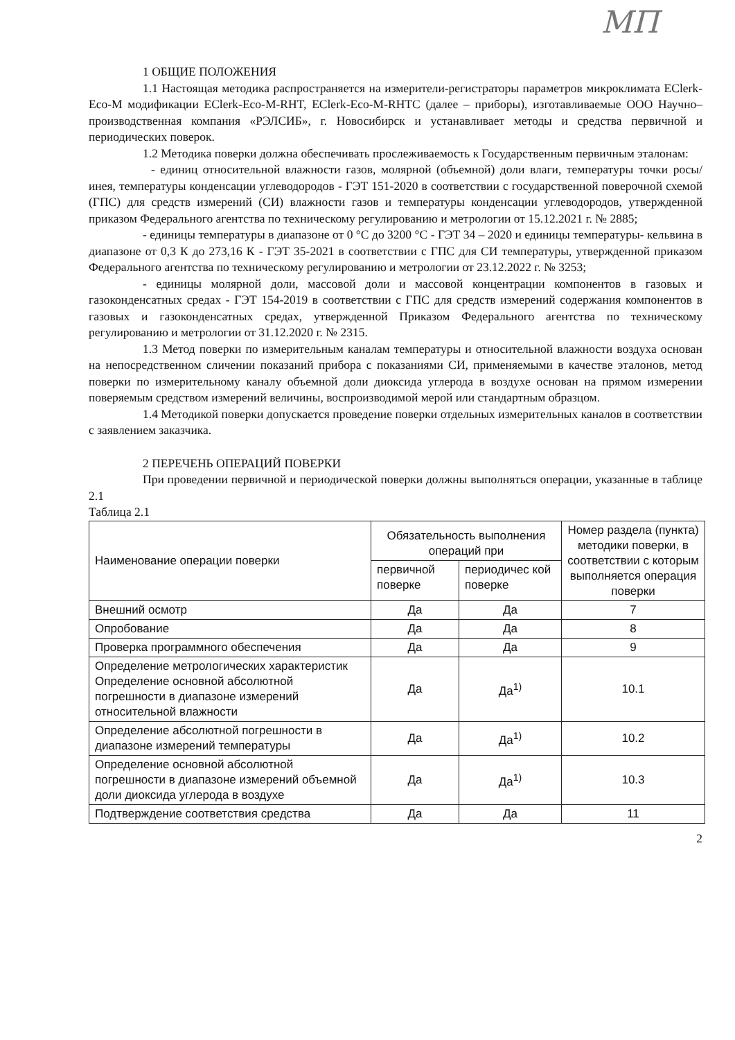МП
1 ОБЩИЕ ПОЛОЖЕНИЯ
1.1 Настоящая методика распространяется на измерители-регистраторы параметров микроклимата EClerk-Eco-M модификации EClerk-Eco-M-RHT, EClerk-Eco-M-RHTC (далее – приборы), изготавливаемые ООО Научно–производственная компания «РЭЛСИБ», г. Новосибирск и устанавливает методы и средства первичной и периодических поверок.
1.2 Методика поверки должна обеспечивать прослеживаемость к Государственным первичным эталонам:
- единиц относительной влажности газов, молярной (объемной) доли влаги, температуры точки росы/инея, температуры конденсации углеводородов - ГЭТ 151-2020 в соответствии с государственной поверочной схемой (ГПС) для средств измерений (СИ) влажности газов и температуры конденсации углеводородов, утвержденной приказом Федерального агентства по техническому регулированию и метрологии от 15.12.2021 г. № 2885;
- единицы температуры в диапазоне от 0 °С до 3200 °С - ГЭТ 34 – 2020 и единицы температуры- кельвина в диапазоне от 0,3 К до 273,16 К - ГЭТ 35-2021 в соответствии с ГПС для СИ температуры, утвержденной приказом Федерального агентства по техническому регулированию и метрологии от 23.12.2022 г. № 3253;
- единицы молярной доли, массовой доли и массовой концентрации компонентов в газовых и газоконденсатных средах - ГЭТ 154-2019 в соответствии с ГПС для средств измерений содержания компонентов в газовых и газоконденсатных средах, утвержденной Приказом Федерального агентства по техническому регулированию и метрологии от 31.12.2020 г. № 2315.
1.3 Метод поверки по измерительным каналам температуры и относительной влажности воздуха основан на непосредственном сличении показаний прибора с показаниями СИ, применяемыми в качестве эталонов, метод поверки по измерительному каналу объемной доли диоксида углерода в воздухе основан на прямом измерении поверяемым средством измерений величины, воспроизводимой мерой или стандартным образцом.
1.4 Методикой поверки допускается проведение поверки отдельных измерительных каналов в соответствии с заявлением заказчика.
2 ПЕРЕЧЕНЬ ОПЕРАЦИЙ ПОВЕРКИ
При проведении первичной и периодической поверки должны выполняться операции, указанные в таблице 2.1
Таблица 2.1
| Наименование операции поверки | Обязательность выполнения операций при | | Номер раздела (пункта) методики поверки, в соответствии с которым выполняется операция поверки |
| --- | --- | --- | --- |
| | первичной поверке | периодичес кой поверке | |
| Внешний осмотр | Да | Да | 7 |
| Опробование | Да | Да | 8 |
| Проверка программного обеспечения | Да | Да | 9 |
| Определение метрологических характеристик Определение основной абсолютной погрешности в диапазоне измерений относительной влажности | Да | Да<sup>1)</sup> | 10.1 |
| Определение абсолютной погрешности в диапазоне измерений температуры | Да | Да<sup>1)</sup> | 10.2 |
| Определение основной абсолютной погрешности в диапазоне измерений объемной доли диоксида углерода в воздухе | Да | Да<sup>1)</sup> | 10.3 |
| Подтверждение соответствия средства | Да | Да | 11 |
2